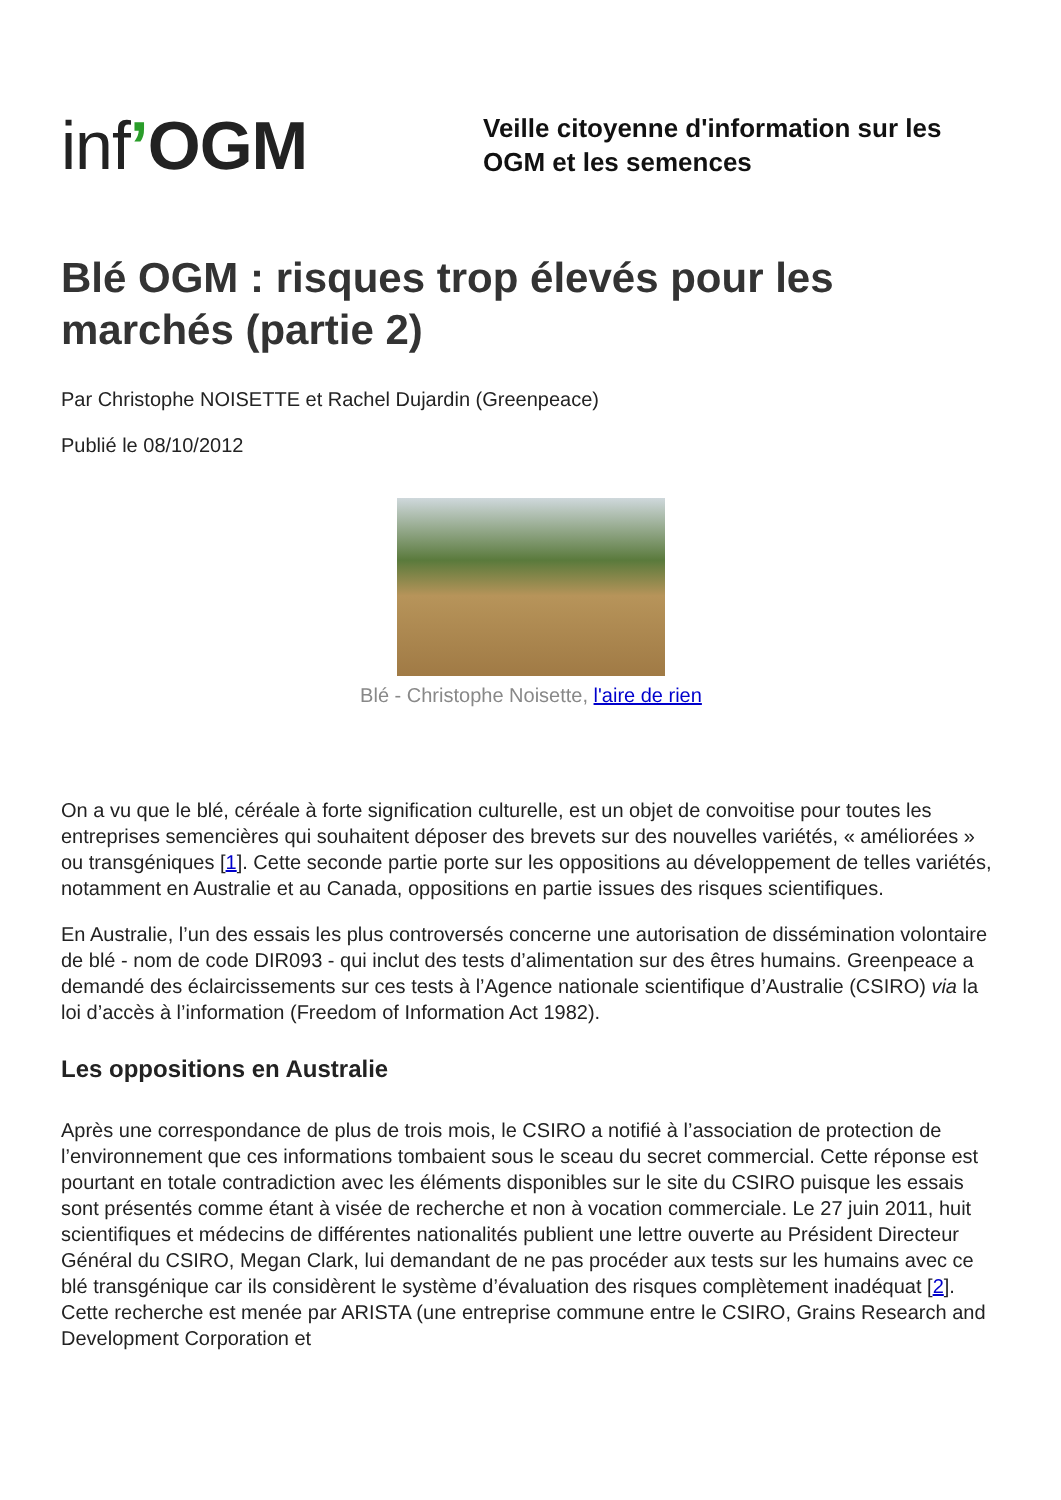inf’OGM
Veille citoyenne d'information sur les
OGM et les semences
Blé OGM : risques trop élevés pour les marchés (partie 2)
Par Christophe NOISETTE et Rachel Dujardin (Greenpeace)
Publié le 08/10/2012
Blé - Christophe Noisette, l'aire de rien
On a vu que le blé, céréale à forte signification culturelle, est un objet de convoitise pour toutes les entreprises semencières qui souhaitent déposer des brevets sur des nouvelles variétés, « améliorées » ou transgéniques [1]. Cette seconde partie porte sur les oppositions au développement de telles variétés, notamment en Australie et au Canada, oppositions en partie issues des risques scientifiques.
En Australie, l’un des essais les plus controversés concerne une autorisation de dissémination volontaire de blé - nom de code DIR093 - qui inclut des tests d’alimentation sur des êtres humains. Greenpeace a demandé des éclaircissements sur ces tests à l’Agence nationale scientifique d’Australie (CSIRO) via la loi d’accès à l’information (Freedom of Information Act 1982).
Les oppositions en Australie
Après une correspondance de plus de trois mois, le CSIRO a notifié à l’association de protection de l’environnement que ces informations tombaient sous le sceau du secret commercial. Cette réponse est pourtant en totale contradiction avec les éléments disponibles sur le site du CSIRO puisque les essais sont présentés comme étant à visée de recherche et non à vocation commerciale. Le 27 juin 2011, huit scientifiques et médecins de différentes nationalités publient une lettre ouverte au Président Directeur Général du CSIRO, Megan Clark, lui demandant de ne pas procéder aux tests sur les humains avec ce blé transgénique car ils considèrent le système d’évaluation des risques complètement inadéquat [2]. Cette recherche est menée par ARISTA (une entreprise commune entre le CSIRO, Grains Research and Development Corporation et